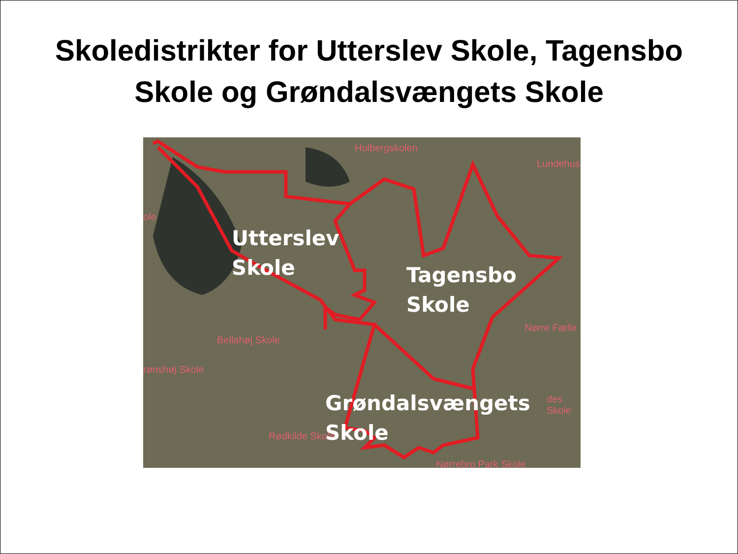Skoledistrikter for Utterslev Skole, Tagensbo
Skole og Grøndalsvængets Skole
Holbergskolen
Lundehus
ole
Bellahøj Skole
rønshøj Skole
Nørre Fælle
des Skole
Rødkilde Skole
Nørrebro Park Skole
Utterslev
Skole
Tagensbo
Skole
Grøndalsvængets
Skole